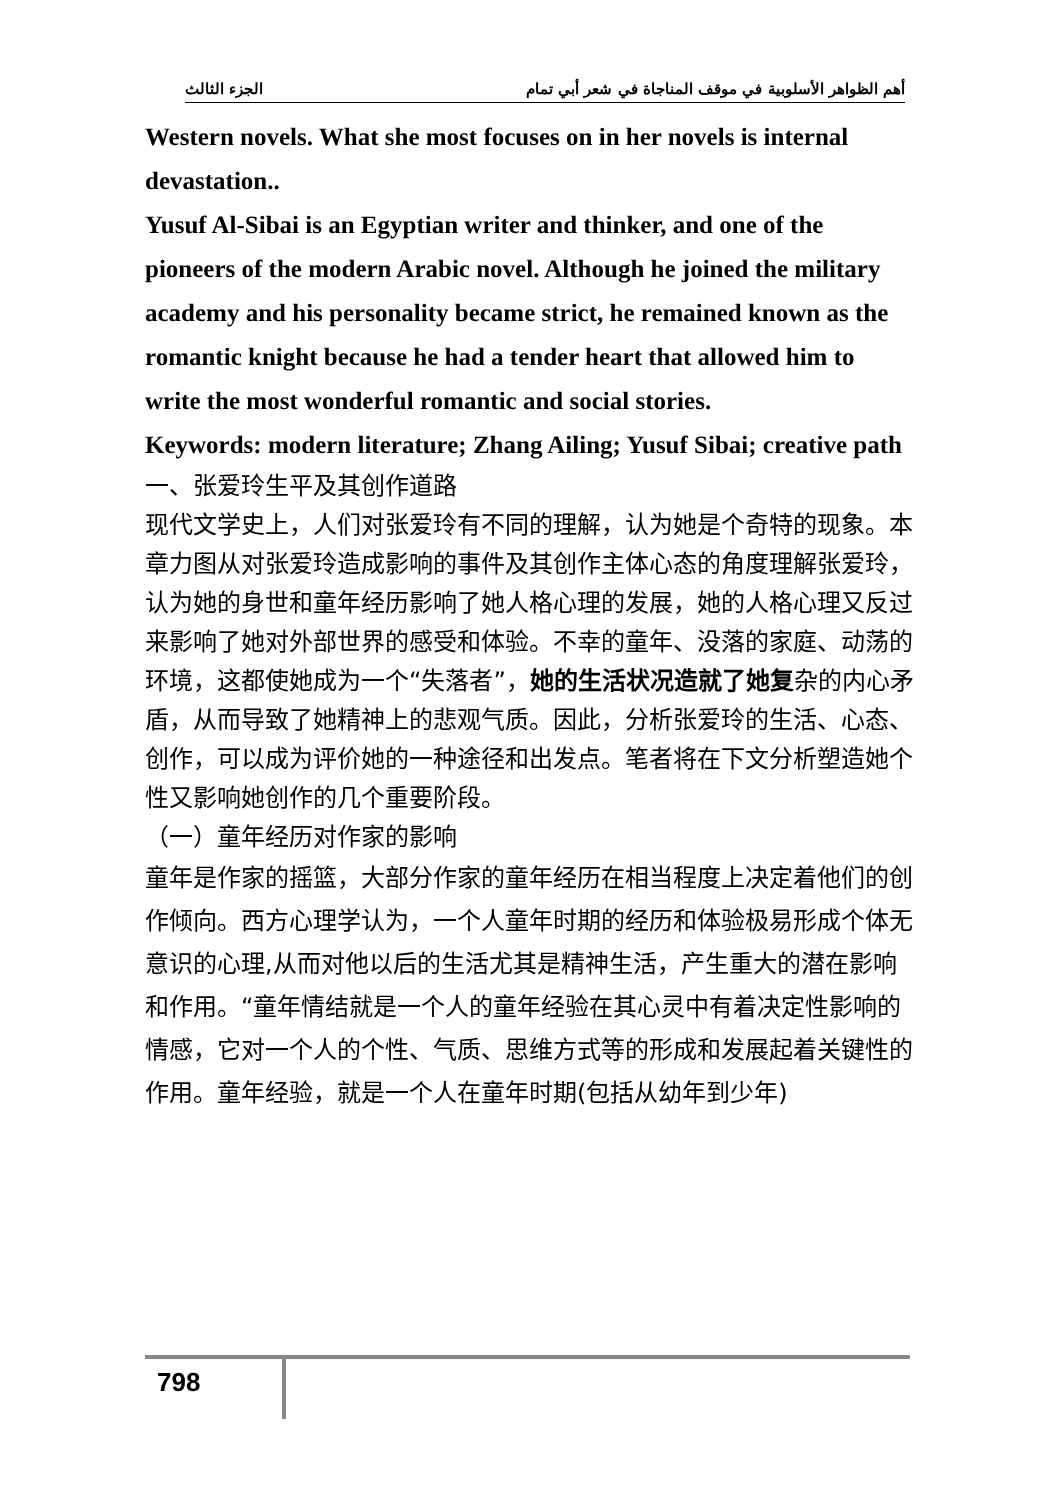أهم الظواهر الأسلوبية في موقف المناجاة في شعر أبي تمام الجزء الثالث
Western novels. What she most focuses on in her novels is internal devastation..
Yusuf Al-Sibai is an Egyptian writer and thinker, and one of the pioneers of the modern Arabic novel. Although he joined the military academy and his personality became strict, he remained known as the romantic knight because he had a tender heart that allowed him to write the most wonderful romantic and social stories.
Keywords: modern literature; Zhang Ailing; Yusuf Sibai; creative path
一、张爱玲生平及其创作道路
现代文学史上，人们对张爱玲有不同的理解，认为她是个奇特的现象。本章力图从对张爱玲造成影响的事件及其创作主体心态的角度理解张爱玲，认为她的身世和童年经历影响了她人格心理的发展，她的人格心理又反过来影响了她对外部世界的感受和体验。不幸的童年、没落的家庭、动荡的环境，这都使她成为一个“失落者”，她的生活状况造就了她复杂的内心矛盾，从而导致了她精神上的悲观气质。因此，分析张爱玲的生活、心态、创作，可以成为评价她的一种途径和出发点。笔者将在下文分析塑造她个性又影响她创作的几个重要阶段。
（一）童年经历对作家的影响
童年是作家的摇篮，大部分作家的童年经历在相当程度上决定着他们的创作倾向。西方心理学认为，一个人童年时期的经历和体验极易形成个体无意识的心理,从而对他以后的生活尤其是精神生活，产生重大的潜在影响和作用。“童年情结就是一个人的童年经验在其心灵中有着决定性影响的情感，它对一个人的个性、气质、思维方式等的形成和发展起着关键性的作用。童年经验，就是一个人在童年时期(包括从幼年到少年)
798